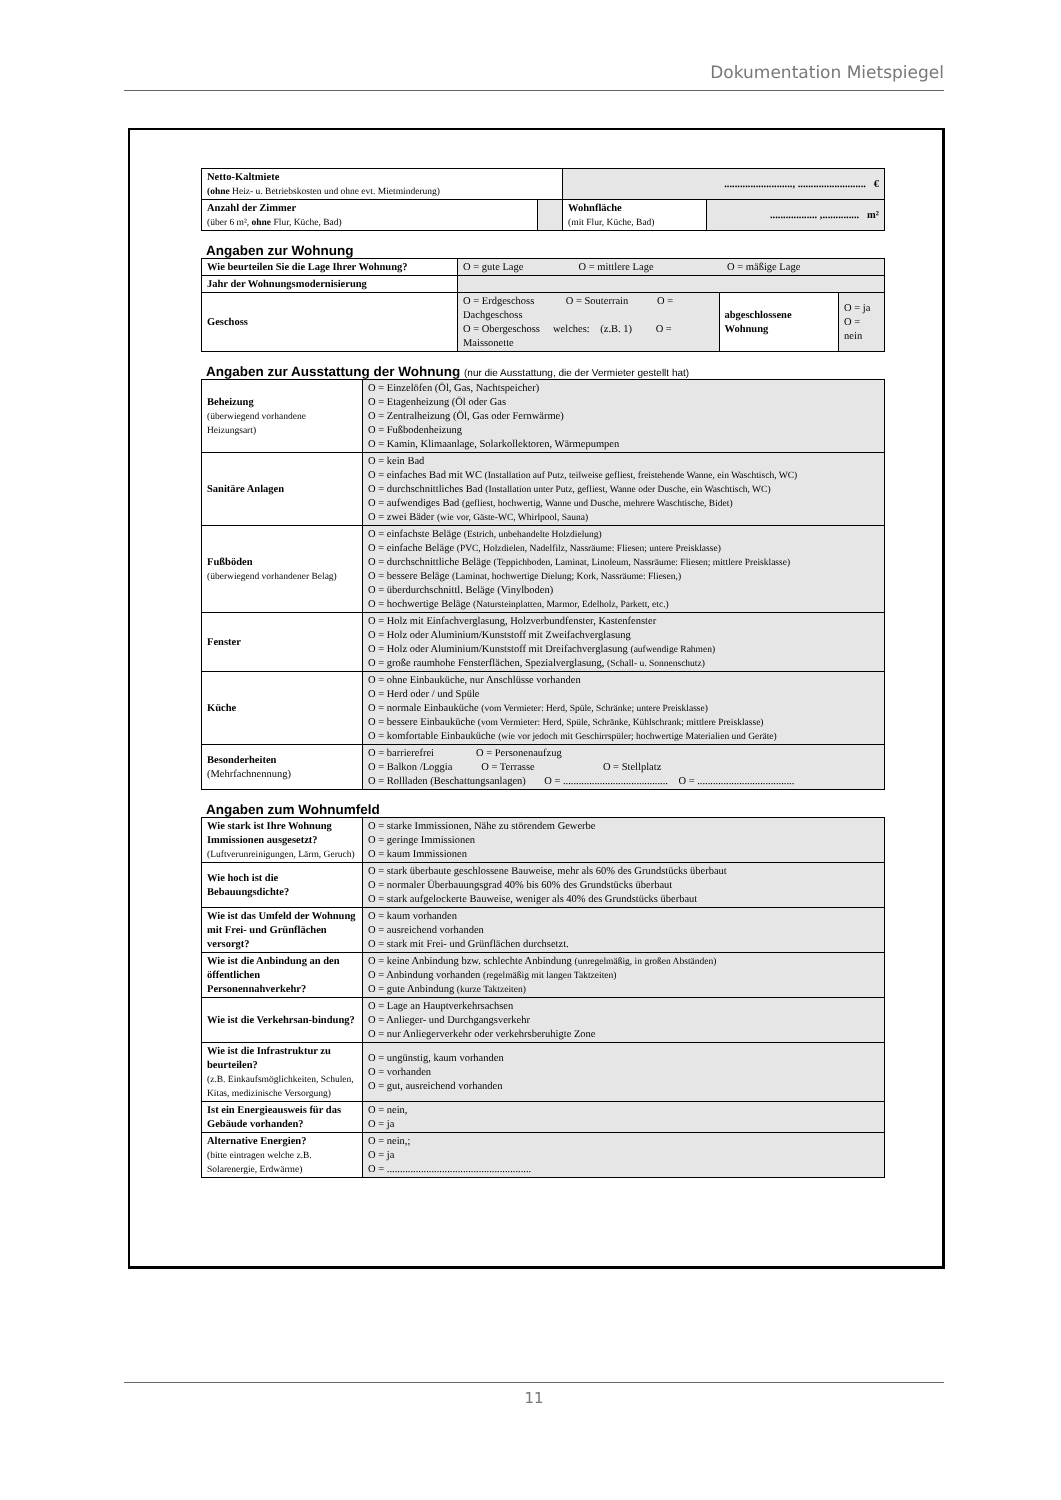Dokumentation Mietspiegel
| Netto-Kaltmiete (ohne Heiz- u. Betriebskosten und ohne evt. Mietminderung) | | .........................., .......................... € | |
| Anzahl der Zimmer (über 6 m², ohne Flur, Küche, Bad) | | Wohnfläche (mit Flur, Küche, Bad) | .................. ,.............. m² |
Angaben zur Wohnung
| Wie beurteilen Sie die Lage Ihrer Wohnung? | O = gute Lage O = mittlere Lage O = mäßige Lage | | |
| Jahr der Wohnungsmodernisierung | | | |
| Geschoss | O = Erdgeschoss O = Souterrain O = Dachgeschoss O = Obergeschoss welches: (z.B. 1) O = Maissonette | abgeschlossene Wohnung | O = ja O = nein |
Angaben zur Ausstattung der Wohnung (nur die Ausstattung, die der Vermieter gestellt hat)
| Beheizung (überwiegend vorhandene Heizungsart) | O = Einzelöfen (Öl, Gas, Nachtspeicher) O = Etagenheizung (Öl oder Gas O = Zentralheizung (Öl, Gas oder Fernwärme) O = Fußbodenheizung O = Kamin, Klimaanlage, Solarkollektoren, Wärmepumpen |
| Sanitäre Anlagen | O = kein Bad O = einfaches Bad mit WC (Installation auf Putz, teilweise gefliest, freistehende Wanne, ein Waschtisch, WC) O = durchschnittliches Bad (Installation unter Putz, gefliest, Wanne oder Dusche, ein Waschtisch, WC) O = aufwendiges Bad (gefliest, hochwertig, Wanne und Dusche, mehrere Waschtische, Bidet) O = zwei Bäder (wie vor, Gäste-WC, Whirlpool, Sauna) |
| Fußböden (überwiegend vorhandener Belag) | O = einfachste Beläge (Estrich, unbehandelte Holzdielung) O = einfache Beläge (PVC, Holzdielen, Nadelfilz, Nassräume: Fliesen; untere Preisklasse) O = durchschnittliche Beläge (Teppichboden, Laminat, Linoleum, Nassräume: Fliesen; mittlere Preisklasse) O = bessere Beläge (Laminat, hochwertige Dielung; Kork, Nassräume: Fliesen,) O = überdurchschnittl. Beläge (Vinylboden) O = hochwertige Beläge (Natursteinplatten, Marmor, Edelholz, Parkett, etc.) |
| Fenster | O = Holz mit Einfachverglasung, Holzverbundfenster, Kastenfenster O = Holz oder Aluminium/Kunststoff mit Zweifachverglasung O = Holz oder Aluminium/Kunststoff mit Dreifachverglasung (aufwendige Rahmen) O = große raumhohe Fensterflächen, Spezialverglasung, (Schall- u. Sonnenschutz) |
| Küche | O = ohne Einbauküche, nur Anschlüsse vorhanden O = Herd oder / und Spüle O = normale Einbauküche (vom Vermieter: Herd, Spüle, Schränke; untere Preisklasse) O = bessere Einbauküche (vom Vermieter: Herd, Spüle, Schränke, Kühlschrank; mittlere Preisklasse) O = komfortable Einbauküche (wie vor jedoch mit Geschirrspüler; hochwertige Materialien und Geräte) |
| Besonderheiten (Mehrfachnennung) | O = barrierefrei O = Personenaufzug O = Balkon /Loggia O = Terrasse O = Stellplatz O = Rollladen (Beschattungsanlagen) O = ........................................ O = ..................................... |
Angaben zum Wohnumfeld
| Wie stark ist Ihre Wohnung Immissionen ausgesetzt? (Luftverunreinigungen, Lärm, Geruch) | O = starke Immissionen, Nähe zu störendem Gewerbe O = geringe Immissionen O = kaum Immissionen |
| Wie hoch ist die Bebauungsdichte? | O = stark überbaute geschlossene Bauweise, mehr als 60% des Grundstücks überbaut O = normaler Überbauungsgrad 40% bis 60% des Grundstücks überbaut O = stark aufgelockerte Bauweise, weniger als 40% des Grundstücks überbaut |
| Wie ist das Umfeld der Wohnung mit Frei- und Grünflächen versorgt? | O = kaum vorhanden O = ausreichend vorhanden O = stark mit Frei- und Grünflächen durchsetzt. |
| Wie ist die Anbindung an den öffentlichen Personennahverkehr? | O = keine Anbindung bzw. schlechte Anbindung (unregelmäßig, in großen Abständen) O = Anbindung vorhanden (regelmäßig mit langen Taktzeiten) O = gute Anbindung (kurze Taktzeiten) |
| Wie ist die Verkehrsan-bindung? | O = Lage an Hauptverkehrsachsen O = Anlieger- und Durchgangsverkehr O = nur Anliegerverkehr oder verkehrsberuhigte Zone |
| Wie ist die Infrastruktur zu beurteilen? (z.B. Einkaufsmöglichkeiten, Schulen, Kitas, medizinische Versorgung) | O = ungünstig, kaum vorhanden O = vorhanden O = gut, ausreichend vorhanden |
| Ist ein Energieausweis für das Gebäude vorhanden? | O = nein, O = ja |
| Alternative Energien? (bitte eintragen welche z.B. Solarenergie, Erdwärme) | O = nein,; O = ja O = ....................................................... |
11